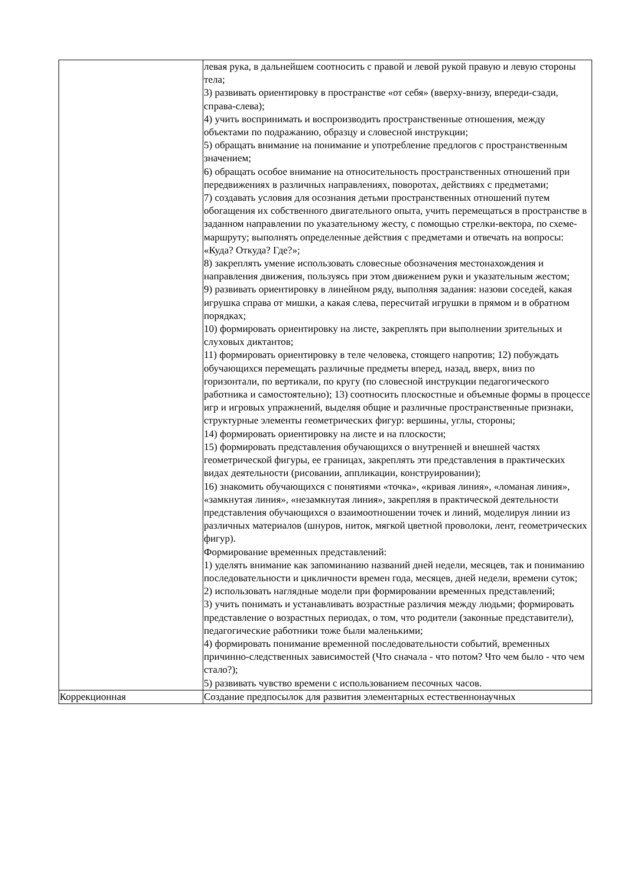| | левая рука, в дальнейшем соотносить с правой и левой рукой правую и левую стороны тела; 3) развивать ориентировку в пространстве «от себя» (вверху-внизу, впереди-сзади, справа-слева); 4) учить воспринимать и воспроизводить пространственные отношения, между объектами по подражанию, образцу и словесной инструкции; 5) обращать внимание на понимание и употребление предлогов с пространственным значением; 6) обращать особое внимание на относительность пространственных отношений при передвижениях в различных направлениях, поворотах, действиях с предметами; 7) создавать условия для осознания детьми пространственных отношений путем обогащения их собственного двигательного опыта, учить перемещаться в пространстве в заданном направлении по указательному жесту, с помощью стрелки-вектора, по схеме-маршруту; выполнять определенные действия с предметами и отвечать на вопросы: «Куда? Откуда? Где?»; 8) закреплять умение использовать словесные обозначения местонахождения и направления движения, пользуясь при этом движением руки и указательным жестом; 9) развивать ориентировку в линейном ряду, выполняя задания: назови соседей, какая игрушка справа от мишки, а какая слева, пересчитай игрушки в прямом и в обратном порядках; 10) формировать ориентировку на листе, закреплять при выполнении зрительных и слуховых диктантов; 11) формировать ориентировку в теле человека, стоящего напротив; 12) побуждать обучающихся перемещать различные предметы вперед, назад, вверх, вниз по горизонтали, по вертикали, по кругу (по словесной инструкции педагогического работника и самостоятельно); 13) соотносить плоскостные и объемные формы в процессе игр и игровых упражнений, выделяя общие и различные пространственные признаки, структурные элементы геометрических фигур: вершины, углы, стороны; 14) формировать ориентировку на листе и на плоскости; 15) формировать представления обучающихся о внутренней и внешней частях геометрической фигуры, ее границах, закреплять эти представления в практических видах деятельности (рисовании, аппликации, конструировании); 16) знакомить обучающихся с понятиями «точка», «кривая линия», «ломаная линия», «замкнутая линия», «незамкнутая линия», закрепляя в практической деятельности представления обучающихся о взаимоотношении точек и линий, моделируя линии из различных материалов (шнуров, ниток, мягкой цветной проволоки, лент, геометрических фигур). Формирование временных представлений: 1) уделять внимание как запоминанию названий дней недели, месяцев, так и пониманию последовательности и цикличности времен года, месяцев, дней недели, времени суток; 2) использовать наглядные модели при формировании временных представлений; 3) учить понимать и устанавливать возрастные различия между людьми; формировать представление о возрастных периодах, о том, что родители (законные представители), педагогические работники тоже были маленькими; 4) формировать понимание временной последовательности событий, временных причинно-следственных зависимостей (Что сначала - что потом? Что чем было - что чем стало?); 5) развивать чувство времени с использованием песочных часов. |
| Коррекционная | Создание предпосылок для развития элементарных естественнонаучных |